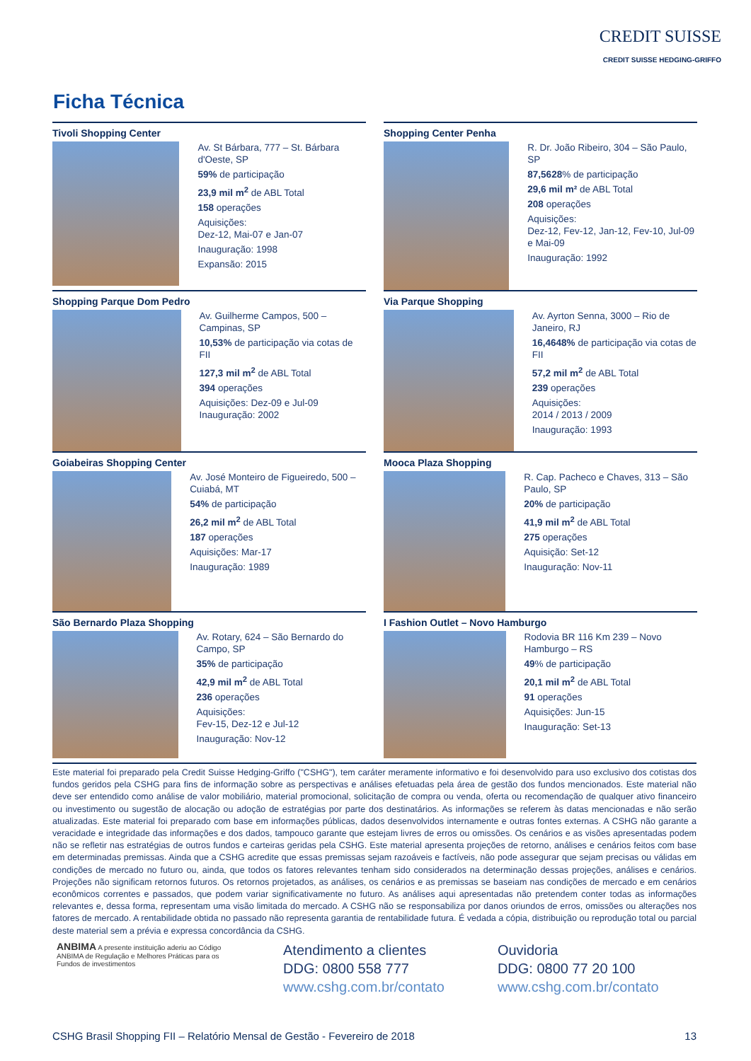CREDIT SUISSE
CREDIT SUISSE HEDGING-GRIFFO
Ficha Técnica
Tivoli Shopping Center
Av. St Bárbara, 777 – St. Bárbara d'Oeste, SP
59% de participação
23,9 mil m<sup>2</sup> de ABL Total
158 operações
Aquisições:
Dez-12, Mai-07 e Jan-07
Inauguração: 1998
Expansão: 2015
Shopping Center Penha
R. Dr. João Ribeiro, 304 – São Paulo, SP
87,5628% de participação
29,6 mil m² de ABL Total
208 operações
Aquisições:
Dez-12, Fev-12, Jan-12, Fev-10, Jul-09 e Mai-09
Inauguração: 1992
Shopping Parque Dom Pedro
Av. Guilherme Campos, 500 – Campinas, SP
10,53% de participação via cotas de FII
127,3 mil m<sup>2</sup> de ABL Total
394 operações
Aquisições: Dez-09 e Jul-09
Inauguração: 2002
Via Parque Shopping
Av. Ayrton Senna, 3000 – Rio de Janeiro, RJ
16,4648% de participação via cotas de FII
57,2 mil m<sup>2</sup> de ABL Total
239 operações
Aquisições:
2014 / 2013 / 2009
Inauguração: 1993
Goiabeiras Shopping Center
Av. José Monteiro de Figueiredo, 500 – Cuiabá, MT
54% de participação
26,2 mil m<sup>2</sup> de ABL Total
187 operações
Aquisições: Mar-17
Inauguração: 1989
Mooca Plaza Shopping
R. Cap. Pacheco e Chaves, 313 – São Paulo, SP
20% de participação
41,9 mil m<sup>2</sup> de ABL Total
275 operações
Aquisição: Set-12
Inauguração: Nov-11
São Bernardo Plaza Shopping
Av. Rotary, 624 – São Bernardo do Campo, SP
35% de participação
42,9 mil m<sup>2</sup> de ABL Total
236 operações
Aquisições:
Fev-15, Dez-12 e Jul-12
Inauguração: Nov-12
I Fashion Outlet – Novo Hamburgo
Rodovia BR 116 Km 239 – Novo Hamburgo – RS
49% de participação
20,1 mil m<sup>2</sup> de ABL Total
91 operações
Aquisições: Jun-15
Inauguração: Set-13
Este material foi preparado pela Credit Suisse Hedging-Griffo ("CSHG"), tem caráter meramente informativo e foi desenvolvido para uso exclusivo dos cotistas dos fundos geridos pela CSHG para fins de informação sobre as perspectivas e análises efetuadas pela área de gestão dos fundos mencionados. Este material não deve ser entendido como análise de valor mobiliário, material promocional, solicitação de compra ou venda, oferta ou recomendação de qualquer ativo financeiro ou investimento ou sugestão de alocação ou adoção de estratégias por parte dos destinatários. As informações se referem às datas mencionadas e não serão atualizadas. Este material foi preparado com base em informações públicas, dados desenvolvidos internamente e outras fontes externas. A CSHG não garante a veracidade e integridade das informações e dos dados, tampouco garante que estejam livres de erros ou omissões. Os cenários e as visões apresentadas podem não se refletir nas estratégias de outros fundos e carteiras geridas pela CSHG. Este material apresenta projeções de retorno, análises e cenários feitos com base em determinadas premissas. Ainda que a CSHG acredite que essas premissas sejam razoáveis e factíveis, não pode assegurar que sejam precisas ou válidas em condições de mercado no futuro ou, ainda, que todos os fatores relevantes tenham sido considerados na determinação dessas projeções, análises e cenários. Projeções não significam retornos futuros. Os retornos projetados, as análises, os cenários e as premissas se baseiam nas condições de mercado e em cenários econômicos correntes e passados, que podem variar significativamente no futuro. As análises aqui apresentadas não pretendem conter todas as informações relevantes e, dessa forma, representam uma visão limitada do mercado. A CSHG não se responsabiliza por danos oriundos de erros, omissões ou alterações nos fatores de mercado. A rentabilidade obtida no passado não representa garantia de rentabilidade futura. É vedada a cópia, distribuição ou reprodução total ou parcial deste material sem a prévia e expressa concordância da CSHG.
ANBIMA A presente instituição aderiu ao Código ANBIMA de Regulação e Melhores Práticas para os Fundos de investimentos
Atendimento a clientes
DDG: 0800 558 777
www.cshg.com.br/contato
Ouvidoria
DDG: 0800 77 20 100
www.cshg.com.br/contato
CSHG Brasil Shopping FII – Relatório Mensal de Gestão - Fevereiro de 2018 13